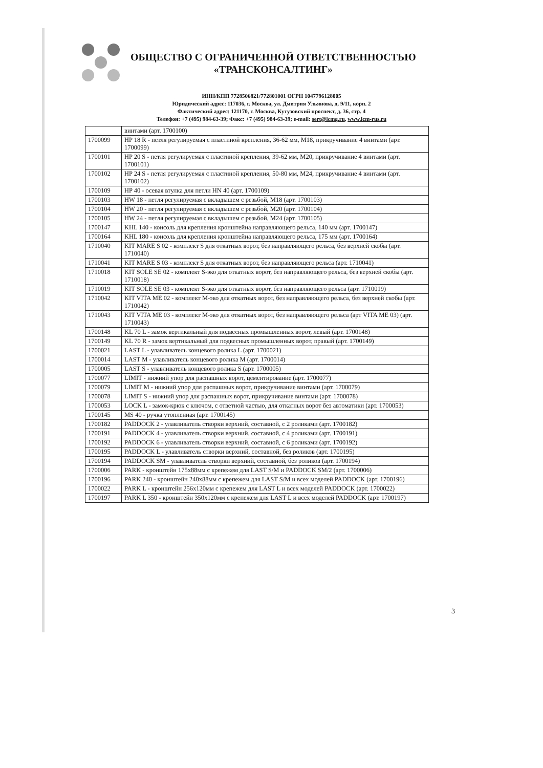ОБЩЕСТВО С ОГРАНИЧЕННОЙ ОТВЕТСТВЕННОСТЬЮ
«ТРАНСКОНСАЛТИНГ»
ИНН/КПП 7728506821/772801001 ОГРН 1047796128005
Юридический адрес: 117036, г. Москва, ул. Дмитрия Ульянова, д. 9/11, корп. 2
Фактический адрес: 121170, г. Москва, Кутузовский проспект, д. 36, стр. 4
Телефон: +7 (495) 984-63-39; Факс: +7 (495) 984-63-39; e-mail: sert@lcmg.ru, www.lcm-rus.ru
| | винтами (арт. 1700100) |
| 1700099 | HP 18 R - петля регулируемая с пластиной крепления, 36-62 мм, M18, прикручивание 4 винтами (арт. 1700099) |
| 1700101 | HP 20 S - петля регулируемая с пластиной крепления, 39-62 мм, M20, прикручивание 4 винтами (арт. 1700101) |
| 1700102 | HP 24 S - петля регулируемая с пластиной крепления, 50-80 мм, M24, прикручивание 4 винтами (арт. 1700102) |
| 1700109 | HP 40 - осевая втулка для петли HN 40 (арт. 1700109) |
| 1700103 | HW 18 - петля регулируемая с вкладышем с резьбой, M18 (арт. 1700103) |
| 1700104 | HW 20 - петля регулируемая с вкладышем с резьбой, M20 (арт. 1700104) |
| 1700105 | HW 24 - петля регулируемая с вкладышем с резьбой, M24 (арт. 1700105) |
| 1700147 | KHL 140 - консоль для крепления кронштейна направляющего рельса, 140 мм (арт. 1700147) |
| 1700164 | KHL 180 - консоль для крепления кронштейна направляющего рельса, 175 мм (арт. 1700164) |
| 1710040 | KIT MARE S 02 - комплект S для откатных ворот, без направляющего рельса, без верхней скобы (арт. 1710040) |
| 1710041 | KIT MARE S 03 - комплект S для откатных ворот, без направляющего рельса (арт. 1710041) |
| 1710018 | KIT SOLE SE 02 - комплект S-эко для откатных ворот, без направляющего рельса, без верхней скобы (арт. 1710018) |
| 1710019 | KIT SOLE SE 03 - комплект S-эко для откатных ворот, без направляющего рельса (арт. 1710019) |
| 1710042 | KIT VITA ME 02 - комплект M-эко для откатных ворот, без направляющего рельса, без верхней скобы (арт. 1710042) |
| 1710043 | KIT VITA ME 03 - комплект M-эко для откатных ворот, без направляющего рельса (арт VITA ME 03) (арт. 1710043) |
| 1700148 | KL 70 L - замок вертикальный для подвесных промышленных ворот, левый (арт. 1700148) |
| 1700149 | KL 70 R - замок вертикальный для подвесных промышленных ворот, правый (арт. 1700149) |
| 1700021 | LAST L - улавливатель концевого ролика L (арт. 1700021) |
| 1700014 | LAST M - улавливатель концевого ролика M (арт. 1700014) |
| 1700005 | LAST S - улавливатель концевого ролика S (арт. 1700005) |
| 1700077 | LIMIT - нижний упор для распашных ворот, цементирование (арт. 1700077) |
| 1700079 | LIMIT M - нижний упор для распашных ворот, прикручивание винтами (арт. 1700079) |
| 1700078 | LIMIT S - нижний упор для распашных ворот, прикручивание винтами (арт. 1700078) |
| 1700053 | LOCK L - замок-крюк с ключом, с ответной частью, для откатных ворот без автоматики (арт. 1700053) |
| 1700145 | MS 40 - ручка утопленная (арт. 1700145) |
| 1700182 | PADDOCK 2 - улавливатель створки верхний, составной, с 2 роликами (арт. 1700182) |
| 1700191 | PADDOCK 4 - улавливатель створки верхний, составной, с 4 роликами (арт. 1700191) |
| 1700192 | PADDOCK 6 - улавливатель створки верхний, составной, с 6 роликами (арт. 1700192) |
| 1700195 | PADDOCK L - улавливатель створки верхний, составной, без роликов (арт. 1700195) |
| 1700194 | PADDOCK SM - улавливатель створки верхний, составной, без роликов (арт. 1700194) |
| 1700006 | PARK - кронштейн 175x88мм с крепежем для LAST S/M и PADDOCK SM/2 (арт. 1700006) |
| 1700196 | PARK 240 - кронштейн 240x88мм с крепежем для LAST S/M и всех моделей PADDOCK (арт. 1700196) |
| 1700022 | PARK L - кронштейн 256x120мм с крепежем для LAST L и всех моделей PADDOCK (арт. 1700022) |
| 1700197 | PARK L 350 - кронштейн 350x120мм с крепежем для LAST L и всех моделей PADDOCK (арт. 1700197) |
3